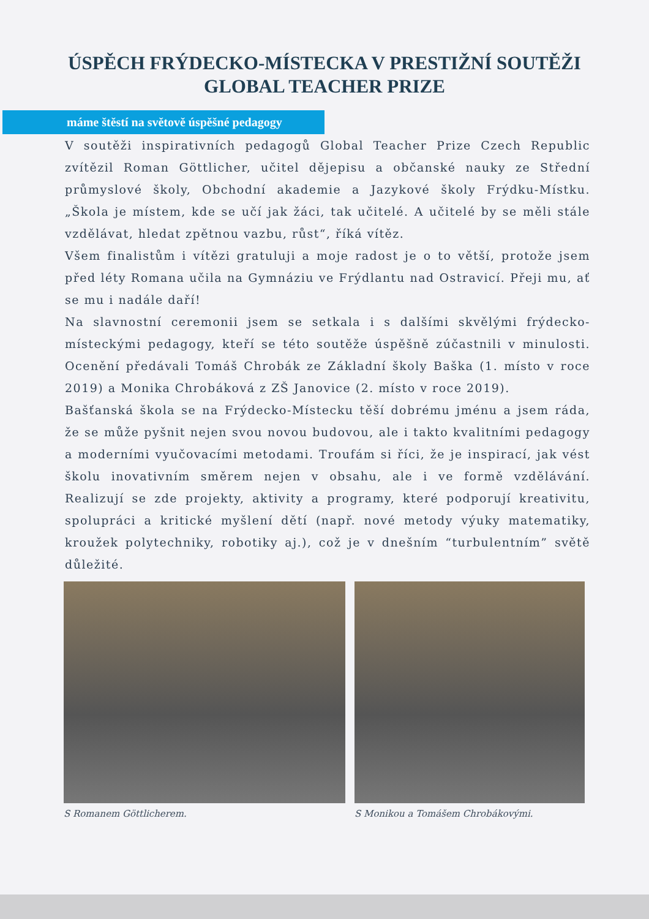ÚSPĚCH FRÝDECKO-MÍSTECKA V PRESTIŽNÍ SOUTĚŽI
GLOBAL TEACHER PRIZE
máme štěstí na světově úspěšné pedagogy
V soutěži inspirativních pedagogů Global Teacher Prize Czech Republic zvítězil Roman Göttlicher, učitel dějepisu a občanské nauky ze Střední průmyslové školy, Obchodní akademie a Jazykové školy Frýdku-Místku. „Škola je místem, kde se učí jak žáci, tak učitelé. A učitelé by se měli stále vzdělávat, hledat zpětnou vazbu, růst“, říká vítěz.
Všem finalistům i vítězi gratuluji a moje radost je o to větší, protože jsem před léty Romana učila na Gymnáziu ve Frýdlantu nad Ostravicí. Přeji mu, ať se mu i nadále daří!
Na slavnostní ceremonii jsem se setkala i s dalšími skvělými frýdecko-místeckými pedagogy, kteří se této soutěže úspěšně zúčastnili v minulosti. Ocenění předávali Tomáš Chrobák ze Základní školy Baška (1. místo v roce 2019) a Monika Chrobáková z ZŠ Janovice (2. místo v roce 2019).
Bašťanská škola se na Frýdecko-Místecku těší dobrému jménu a jsem ráda, že se může pyšnit nejen svou novou budovou, ale i takto kvalitními pedagogy a moderními vyučovacími metodami. Troufám si říci, že je inspirací, jak vést školu inovativním směrem nejen v obsahu, ale i ve formě vzdělávání. Realizují se zde projekty, aktivity a programy, které podporují kreativitu, spolupráci a kritické myšlení dětí (např. nové metody výuky matematiky, kroužek polytechniky, robotiky aj.), což je v dnešním “turbulentním” světě důležité.
S Romanem Göttlicherem. S Monikou a Tomášem Chrobákovými.